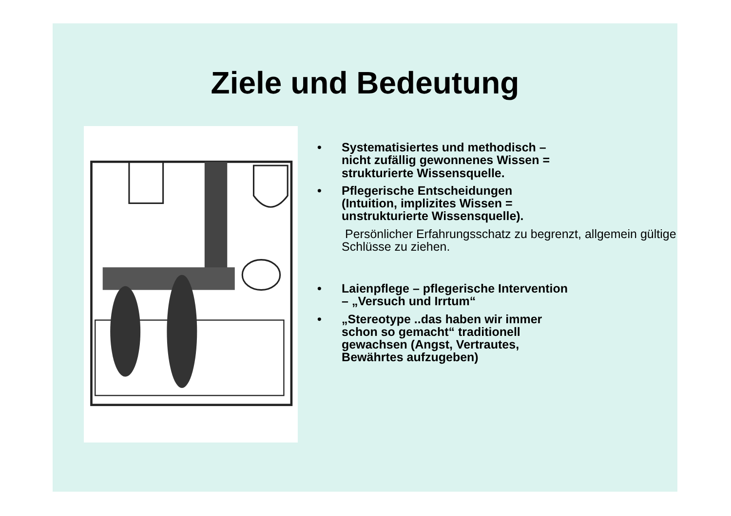Ziele und Bedeutung
• Systematisiertes und methodisch – nicht zufällig gewonnenes Wissen = strukturierte Wissensquelle.
• Pflegerische Entscheidungen (Intuition, implizites Wissen = unstrukturierte Wissensquelle).
Persönlicher Erfahrungsschatz zu begrenzt, allgemein gültige Schlüsse zu ziehen.
• Laienpflege – pflegerische Intervention – „Versuch und Irrtum“
• „Stereotype ..das haben wir immer schon so gemacht“ traditionell gewachsen (Angst, Vertrautes, Bewährtes aufzugeben)